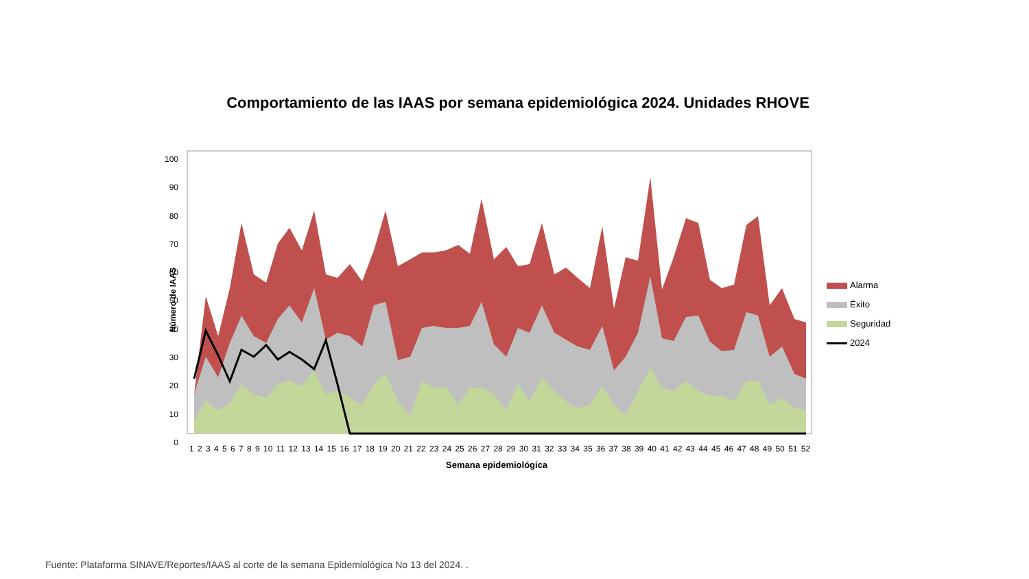Comportamiento de las IAAS por semana epidemiológica 2024. Unidades RHOVE
100
90
80
70
60
50
40
30
20
10
0
Número de IAAS
1 2 3 4 5 6 7 8 9 10 11 12 13 14 15 16 17 18 19 20 21 22 23 24 25 26 27 28 29 30 31 32 33 34 35 36 37 38 39 40 41 42 43 44 45 46 47 48 49 50 51 52
Semana epidemiológica
Alarma
Éxito
Seguridad
2024
Fuente: Plataforma SINAVE/Reportes/IAAS al corte de la semana Epidemiológica No 13 del 2024. .